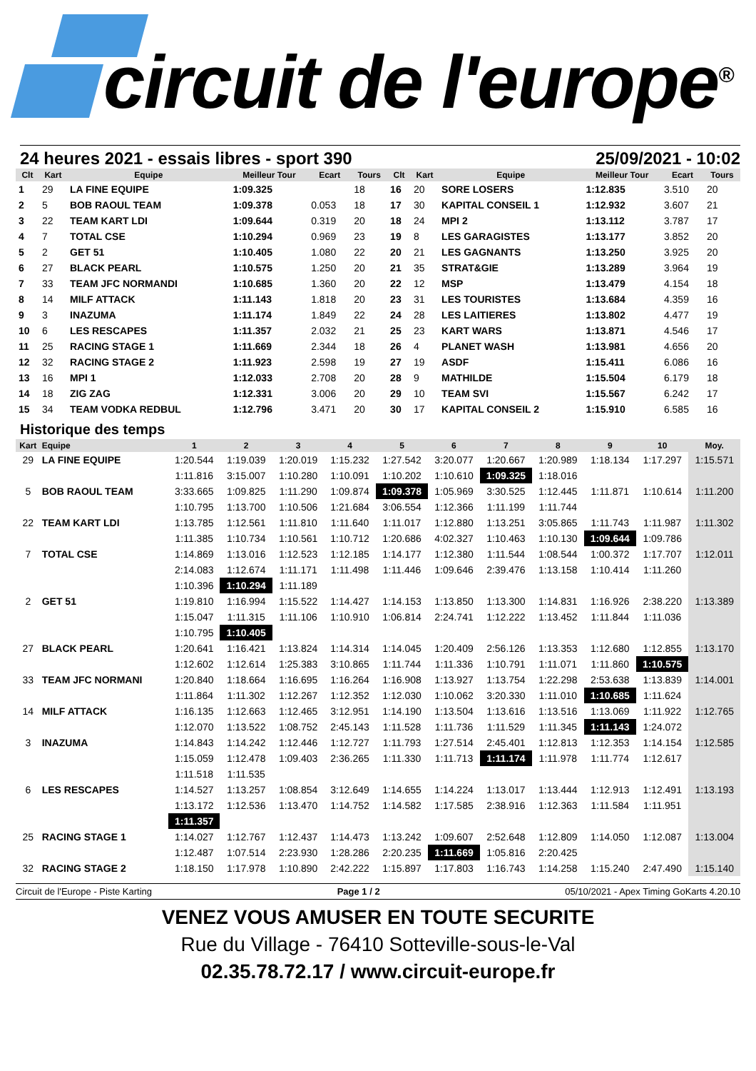circuit de l'europe<sup>®</sup>
24 heures 2021 - essais libres - sport 390 25/09/2021 - 10:02
| Clt | Kart | Equipe | Meilleur Tour | Ecart | Tours | Clt | Kart | Equipe | Meilleur Tour | Ecart | Tours |
| --- | --- | --- | --- | --- | --- | --- | --- | --- | --- | --- | --- |
| 1 | 29 | LA FINE EQUIPE | 1:09.325 | | 18 | 16 | 20 | SORE LOSERS | 1:12.835 | 3.510 | 20 |
| 2 | 5 | BOB RAOUL TEAM | 1:09.378 | 0.053 | 18 | 17 | 30 | KAPITAL CONSEIL 1 | 1:12.932 | 3.607 | 21 |
| 3 | 22 | TEAM KART LDI | 1:09.644 | 0.319 | 20 | 18 | 24 | MPI 2 | 1:13.112 | 3.787 | 17 |
| 4 | 7 | TOTAL CSE | 1:10.294 | 0.969 | 23 | 19 | 8 | LES GARAGISTES | 1:13.177 | 3.852 | 20 |
| 5 | 2 | GET 51 | 1:10.405 | 1.080 | 22 | 20 | 21 | LES GAGNANTS | 1:13.250 | 3.925 | 20 |
| 6 | 27 | BLACK PEARL | 1:10.575 | 1.250 | 20 | 21 | 35 | STRAT&GIE | 1:13.289 | 3.964 | 19 |
| 7 | 33 | TEAM JFC NORMANDI | 1:10.685 | 1.360 | 20 | 22 | 12 | MSP | 1:13.479 | 4.154 | 18 |
| 8 | 14 | MILF ATTACK | 1:11.143 | 1.818 | 20 | 23 | 31 | LES TOURISTES | 1:13.684 | 4.359 | 16 |
| 9 | 3 | INAZUMA | 1:11.174 | 1.849 | 22 | 24 | 28 | LES LAITIERES | 1:13.802 | 4.477 | 19 |
| 10 | 6 | LES RESCAPES | 1:11.357 | 2.032 | 21 | 25 | 23 | KART WARS | 1:13.871 | 4.546 | 17 |
| 11 | 25 | RACING STAGE 1 | 1:11.669 | 2.344 | 18 | 26 | 4 | PLANET WASH | 1:13.981 | 4.656 | 20 |
| 12 | 32 | RACING STAGE 2 | 1:11.923 | 2.598 | 19 | 27 | 19 | ASDF | 1:15.411 | 6.086 | 16 |
| 13 | 16 | MPI 1 | 1:12.033 | 2.708 | 20 | 28 | 9 | MATHILDE | 1:15.504 | 6.179 | 18 |
| 14 | 18 | ZIG ZAG | 1:12.331 | 3.006 | 20 | 29 | 10 | TEAM SVI | 1:15.567 | 6.242 | 17 |
| 15 | 34 | TEAM VODKA REDBUL | 1:12.796 | 3.471 | 20 | 30 | 17 | KAPITAL CONSEIL 2 | 1:15.910 | 6.585 | 16 |
Historique des temps
| Kart | Equipe | 1 | 2 | 3 | 4 | 5 | 6 | 7 | 8 | 9 | 10 | Moy. |
| --- | --- | --- | --- | --- | --- | --- | --- | --- | --- | --- | --- | --- |
| 29 | LA FINE EQUIPE | 1:20.544 | 1:19.039 | 1:20.019 | 1:15.232 | 1:27.542 | 3:20.077 | 1:20.667 | 1:20.989 | 1:18.134 | 1:17.297 | 1:15.571 |
| | | 1:11.816 | 3:15.007 | 1:10.280 | 1:10.091 | 1:10.202 | 1:10.610 | 1:09.325 | 1:18.016 | | | |
| 5 | BOB RAOUL TEAM | 3:33.665 | 1:09.825 | 1:11.290 | 1:09.874 | 1:09.378 | 1:05.969 | 3:30.525 | 1:12.445 | 1:11.871 | 1:10.614 | 1:11.200 |
| | | 1:10.795 | 1:13.700 | 1:10.506 | 1:21.684 | 3:06.554 | 1:12.366 | 1:11.199 | 1:11.744 | | | |
| 22 | TEAM KART LDI | 1:13.785 | 1:12.561 | 1:11.810 | 1:11.640 | 1:11.017 | 1:12.880 | 1:13.251 | 3:05.865 | 1:11.743 | 1:11.987 | 1:11.302 |
| | | 1:11.385 | 1:10.734 | 1:10.561 | 1:10.712 | 1:20.686 | 4:02.327 | 1:10.463 | 1:10.130 | 1:09.644 | 1:09.786 | |
| 7 | TOTAL CSE | 1:14.869 | 1:13.016 | 1:12.523 | 1:12.185 | 1:14.177 | 1:12.380 | 1:11.544 | 1:08.544 | 1:00.372 | 1:17.707 | 1:12.011 |
| | | 2:14.083 | 1:12.674 | 1:11.171 | 1:11.498 | 1:11.446 | 1:09.646 | 2:39.476 | 1:13.158 | 1:10.414 | 1:11.260 | |
| | | 1:10.396 | 1:10.294 | 1:11.189 | | | | | | | | |
| 2 | GET 51 | 1:19.810 | 1:16.994 | 1:15.522 | 1:14.427 | 1:14.153 | 1:13.850 | 1:13.300 | 1:14.831 | 1:16.926 | 2:38.220 | 1:13.389 |
| | | 1:15.047 | 1:11.315 | 1:11.106 | 1:10.910 | 1:06.814 | 2:24.741 | 1:12.222 | 1:13.452 | 1:11.844 | 1:11.036 | |
| | | 1:10.795 | 1:10.405 | | | | | | | | | |
| 27 | BLACK PEARL | 1:20.641 | 1:16.421 | 1:13.824 | 1:14.314 | 1:14.045 | 1:20.409 | 2:56.126 | 1:13.353 | 1:12.680 | 1:12.855 | 1:13.170 |
| | | 1:12.602 | 1:12.614 | 1:25.383 | 3:10.865 | 1:11.744 | 1:11.336 | 1:10.791 | 1:11.071 | 1:11.860 | 1:10.575 | |
| 33 | TEAM JFC NORMANI | 1:20.840 | 1:18.664 | 1:16.695 | 1:16.264 | 1:16.908 | 1:13.927 | 1:13.754 | 1:22.298 | 2:53.638 | 1:13.839 | 1:14.001 |
| | | 1:11.864 | 1:11.302 | 1:12.267 | 1:12.352 | 1:12.030 | 1:10.062 | 3:20.330 | 1:11.010 | 1:10.685 | 1:11.624 | |
| 14 | MILF ATTACK | 1:16.135 | 1:12.663 | 1:12.465 | 3:12.951 | 1:14.190 | 1:13.504 | 1:13.616 | 1:13.516 | 1:13.069 | 1:11.922 | 1:12.765 |
| | | 1:12.070 | 1:13.522 | 1:08.752 | 2:45.143 | 1:11.528 | 1:11.736 | 1:11.529 | 1:11.345 | 1:11.143 | 1:24.072 | |
| 3 | INAZUMA | 1:14.843 | 1:14.242 | 1:12.446 | 1:12.727 | 1:11.793 | 1:27.514 | 2:45.401 | 1:12.813 | 1:12.353 | 1:14.154 | 1:12.585 |
| | | 1:15.059 | 1:12.478 | 1:09.403 | 2:36.265 | 1:11.330 | 1:11.713 | 1:11.174 | 1:11.978 | 1:11.774 | 1:12.617 | |
| | | 1:11.518 | 1:11.535 | | | | | | | | | |
| 6 | LES RESCAPES | 1:14.527 | 1:13.257 | 1:08.854 | 3:12.649 | 1:14.655 | 1:14.224 | 1:13.017 | 1:13.444 | 1:12.913 | 1:12.491 | 1:13.193 |
| | | 1:13.172 | 1:12.536 | 1:13.470 | 1:14.752 | 1:14.582 | 1:17.585 | 2:38.916 | 1:12.363 | 1:11.584 | 1:11.951 | |
| | | 1:11.357 | | | | | | | | | | |
| 25 | RACING STAGE 1 | 1:14.027 | 1:12.767 | 1:12.437 | 1:14.473 | 1:13.242 | 1:09.607 | 2:52.648 | 1:12.809 | 1:14.050 | 1:12.087 | 1:13.004 |
| | | 1:12.487 | 1:07.514 | 2:23.930 | 1:28.286 | 2:20.235 | 1:11.669 | 1:05.816 | 2:20.425 | | | |
| 32 | RACING STAGE 2 | 1:18.150 | 1:17.978 | 1:10.890 | 2:42.222 | 1:15.897 | 1:17.803 | 1:16.743 | 1:14.258 | 1:15.240 | 2:47.490 | 1:15.140 |
Circuit de l'Europe - Piste Karting Page 1 / 2 05/10/2021 - Apex Timing GoKarts 4.20.10
VENEZ VOUS AMUSER EN TOUTE SECURITE
Rue du Village - 76410 Sotteville-sous-le-Val
02.35.78.72.17 / www.circuit-europe.fr